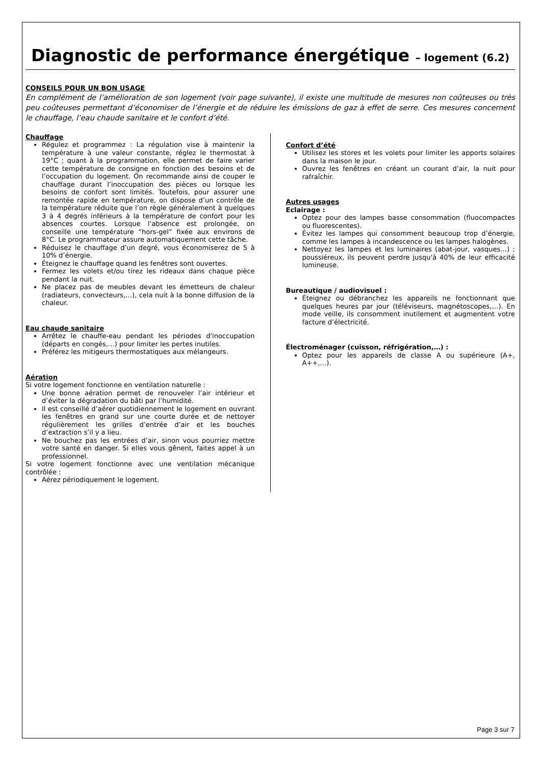Diagnostic de performance énergétique – logement (6.2)
CONSEILS POUR UN BON USAGE
En complément de l’amélioration de son logement (voir page suivante), il existe une multitude de mesures non coûteuses ou très peu coûteuses permettant d’économiser de l’énergie et de réduire les émissions de gaz à effet de serre. Ces mesures concernent le chauffage, l’eau chaude sanitaire et le confort d’été.
Chauffage
Régulez et programmez : La régulation vise à maintenir la température à une valeur constante, réglez le thermostat à 19°C ; quant à la programmation, elle permet de faire varier cette température de consigne en fonction des besoins et de l’occupation du logement. On recommande ainsi de couper le chauffage durant l’inoccupation des pièces ou lorsque les besoins de confort sont limités. Toutefois, pour assurer une remontée rapide en température, on dispose d’un contrôle de la température réduite que l’on règle généralement à quelques 3 à 4 degrés inférieurs à la température de confort pour les absences courtes. Lorsque l’absence est prolongée, on conseille une température “hors-gel” fixée aux environs de 8°C. Le programmateur assure automatiquement cette tâche.
Réduisez le chauffage d’un degré, vous économiserez de 5 à 10% d’énergie.
Éteignez le chauffage quand les fenêtres sont ouvertes.
Fermez les volets et/ou tirez les rideaux dans chaque pièce pendant la nuit.
Ne placez pas de meubles devant les émetteurs de chaleur (radiateurs, convecteurs,…), cela nuit à la bonne diffusion de la chaleur.
Eau chaude sanitaire
Arrêtez le chauffe-eau pendant les périodes d'inoccupation (départs en congés,…) pour limiter les pertes inutiles.
Préférez les mitigeurs thermostatiques aux mélangeurs.
Aération
Si votre logement fonctionne en ventilation naturelle :
Une bonne aération permet de renouveler l’air intérieur et d’éviter la dégradation du bâti par l’humidité.
Il est conseillé d’aérer quotidiennement le logement en ouvrant les fenêtres en grand sur une courte durée et de nettoyer régulièrement les grilles d’entrée d’air et les bouches d’extraction s’il y a lieu.
Ne bouchez pas les entrées d’air, sinon vous pourriez mettre votre santé en danger. Si elles vous gênent, faites appel à un professionnel.
Si votre logement fonctionne avec une ventilation mécanique contrôlée :
Aérez périodiquement le logement.
Confort d’été
Utilisez les stores et les volets pour limiter les apports solaires dans la maison le jour.
Ouvrez les fenêtres en créant un courant d’air, la nuit pour rafraîchir.
Autres usages
Eclairage :
Optez pour des lampes basse consommation (fluocompactes ou fluorescentes).
Évitez les lampes qui consomment beaucoup trop d’énergie, comme les lampes à incandescence ou les lampes halogènes.
Nettoyez les lampes et les luminaires (abat-jour, vasques…) ; poussiéreux, ils peuvent perdre jusqu'à 40% de leur efficacité lumineuse.
Bureautique / audiovisuel :
Éteignez ou débranchez les appareils ne fonctionnant que quelques heures par jour (téléviseurs, magnétoscopes,…). En mode veille, ils consomment inutilement et augmentent votre facture d’électricité.
Électroménager (cuisson, réfrigération,…) :
Optez pour les appareils de classe A ou supérieure (A+, A++,…).
Page 3 sur 7